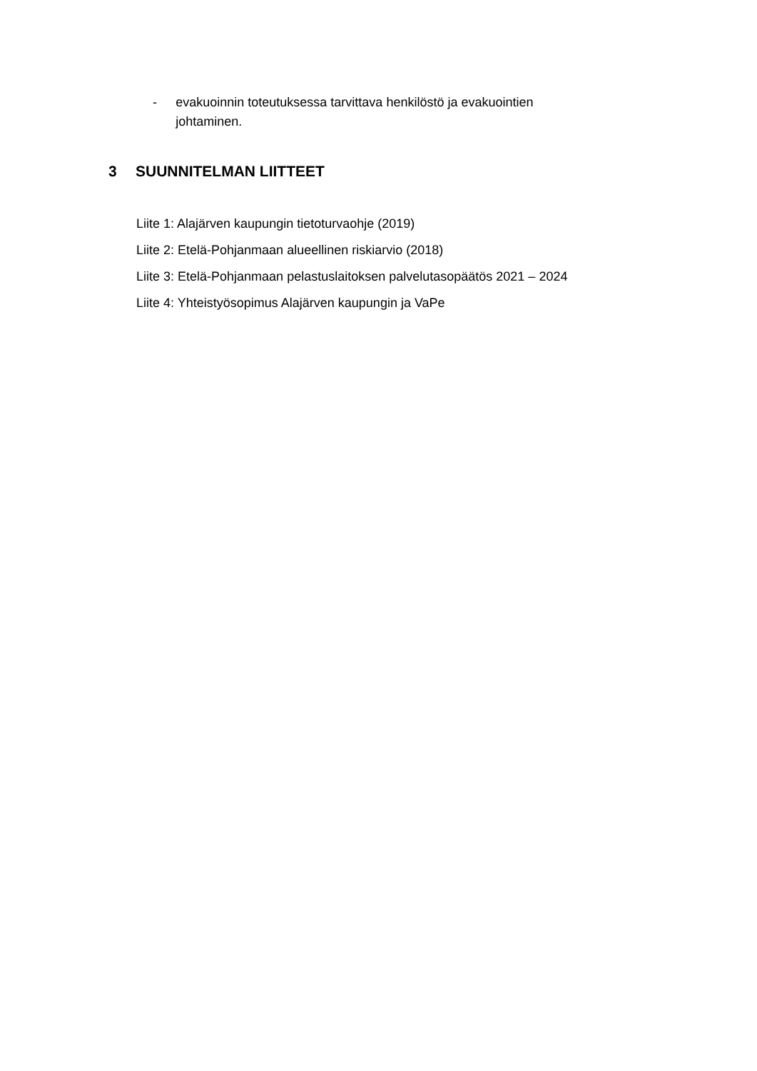- evakuoinnin toteutuksessa tarvittava henkilöstö ja evakuointien johtaminen.
3 SUUNNITELMAN LIITTEET
Liite 1: Alajärven kaupungin tietoturvaohje (2019)
Liite 2: Etelä-Pohjanmaan alueellinen riskiarvio (2018)
Liite 3: Etelä-Pohjanmaan pelastuslaitoksen palvelutasopäätös 2021 – 2024
Liite 4: Yhteistyösopimus Alajärven kaupungin ja VaPe